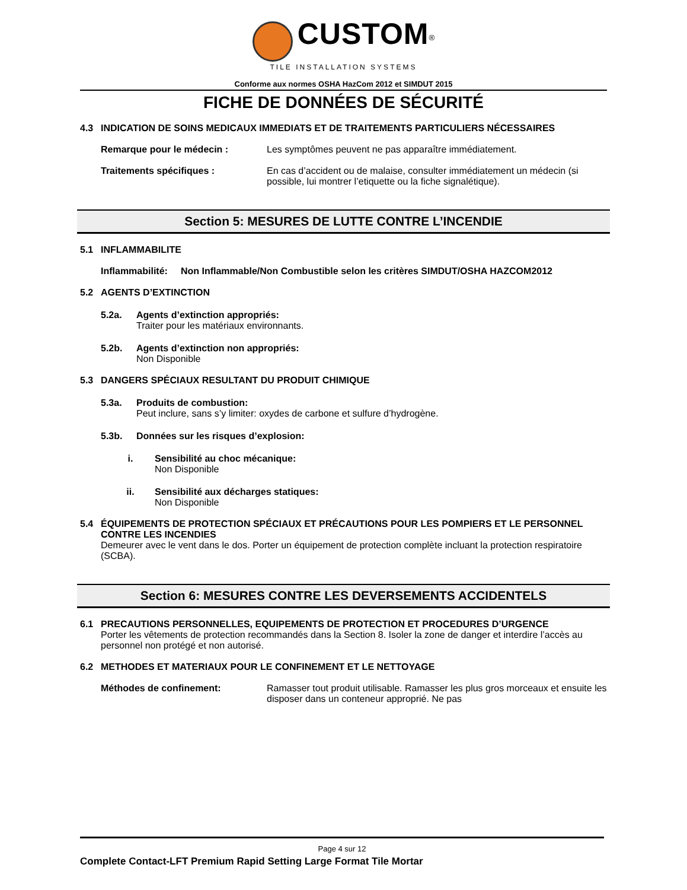CUSTOM<sup>®</sup>
TILE INSTALLATION SYSTEMS
Conforme aux normes OSHA HazCom 2012 et SIMDUT 2015
FICHE DE DONNÉES DE SÉCURITÉ
4.3 INDICATION DE SOINS MEDICAUX IMMEDIATS ET DE TRAITEMENTS PARTICULIERS NÉCESSAIRES
Remarque pour le médecin : Les symptômes peuvent ne pas apparaître immédiatement.
Traitements spécifiques : En cas d’accident ou de malaise, consulter immédiatement un médecin (si possible, lui montrer l’etiquette ou la fiche signalétique).
Section 5: MESURES DE LUTTE CONTRE L’INCENDIE
5.1 INFLAMMABILITE
Inflammabilité: Non Inflammable/Non Combustible selon les critères SIMDUT/OSHA HAZCOM2012
5.2 AGENTS D’EXTINCTION
5.2a. Agents d’extinction appropriés:
Traiter pour les matériaux environnants.
5.2b. Agents d’extinction non appropriés:
Non Disponible
5.3 DANGERS SPÉCIAUX RESULTANT DU PRODUIT CHIMIQUE
5.3a. Produits de combustion:
Peut inclure, sans s’y limiter: oxydes de carbone et sulfure d’hydrogène.
5.3b. Données sur les risques d’explosion:
i. Sensibilité au choc mécanique:
Non Disponible
ii. Sensibilité aux décharges statiques:
Non Disponible
5.4 ÉQUIPEMENTS DE PROTECTION SPÉCIAUX ET PRÉCAUTIONS POUR LES POMPIERS ET LE PERSONNEL CONTRE LES INCENDIES
Demeurer avec le vent dans le dos. Porter un équipement de protection complète incluant la protection respiratoire (SCBA).
Section 6: MESURES CONTRE LES DEVERSEMENTS ACCIDENTELS
6.1 PRECAUTIONS PERSONNELLES, EQUIPEMENTS DE PROTECTION ET PROCEDURES D’URGENCE
Porter les vêtements de protection recommandés dans la Section 8. Isoler la zone de danger et interdire l’accès au personnel non protégé et non autorisé.
6.2 METHODES ET MATERIAUX POUR LE CONFINEMENT ET LE NETTOYAGE
Méthodes de confinement: Ramasser tout produit utilisable. Ramasser les plus gros morceaux et ensuite les disposer dans un conteneur approprié. Ne pas
Page 4 sur 12
Complete Contact-LFT Premium Rapid Setting Large Format Tile Mortar